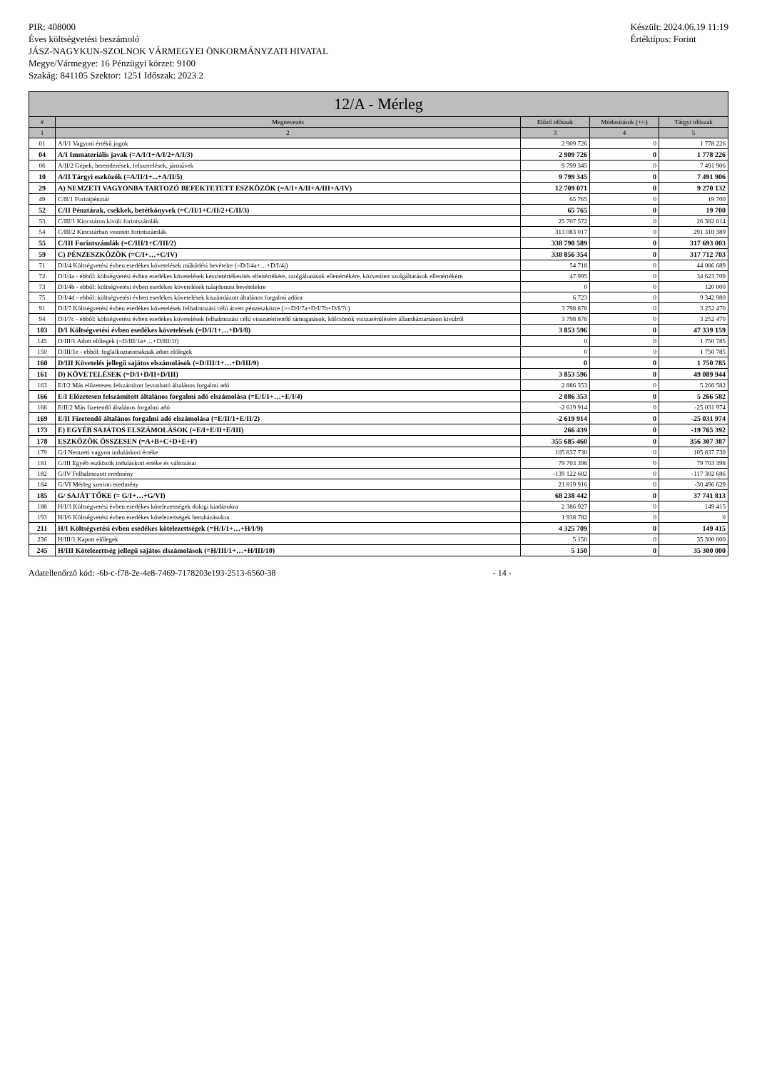PIR: 408000
Éves költségvetési beszámoló
JÁSZ-NAGYKUN-SZOLNOK VÁRMEGYEI ÖNKORMÁNYZATI HIVATAL
Megye/Vármegye: 16 Pénzügyi körzet: 9100
Szakág: 841105 Szektor: 1251 Időszak: 2023.2
Készült: 2024.06.19 11:19
Értéktípus: Forint
12/A - Mérleg
| # | Megnevezés | Előző időszak | Módosítások (+/-) | Tárgyi időszak |
| --- | --- | --- | --- | --- |
| 1 | 2 | 3 | 4 | 5 |
| 01 | A/I/1 Vagyoni értékű jogok | 2 909 726 | 0 | 1 778 226 |
| 04 | A/I Immateriális javak (=A/I/1+A/I/2+A/I/3) | 2 909 726 | 0 | 1 778 226 |
| 06 | A/II/2 Gépek, berendezések, felszerelések, járművek | 9 799 345 | 0 | 7 491 906 |
| 10 | A/II Tárgyi eszközök (=A/II/1+...+A/II/5) | 9 799 345 | 0 | 7 491 906 |
| 29 | A) NEMZETI VAGYONBA TARTOZÓ BEFEKTETETT ESZKÖZÖK (=A/I+A/II+A/III+A/IV) | 12 709 071 | 0 | 9 270 132 |
| 49 | C/II/1 Forintpénztár | 65 765 | 0 | 19 700 |
| 52 | C/II Pénztárak, csekkek, betétkönyvek (=C/II/1+C/II/2+C/II/3) | 65 765 | 0 | 19 700 |
| 53 | C/III/1 Kincstáron kívüli forintszámlák | 25 707 572 | 0 | 26 382 614 |
| 54 | C/III/2 Kincstárban vezetett forintszámlák | 313 083 017 | 0 | 291 310 389 |
| 55 | C/III Forintszámlák (=C/III/1+C/III/2) | 338 790 589 | 0 | 317 693 003 |
| 59 | C) PÉNZESZKÖZÖK (=C/I+…+C/IV) | 338 856 354 | 0 | 317 712 703 |
| 71 | D/I/4 Költségvetési évben esedékes követelések működési bevételre (=D/I/4a+…+D/I/4i) | 54 718 | 0 | 44 086 689 |
| 72 | D/I/4a - ebből: költségvetési évben esedékes követelések készletértékesítés ellenértékére, szolgáltatások ellenértékére, közvetített szolgáltatások ellenértékére | 47 995 | 0 | 34 623 709 |
| 73 | D/I/4b - ebből: költségvetési évben esedékes követelések tulajdonosi bevételekre | 0 | 0 | 120 000 |
| 75 | D/I/4d - ebből: költségvetési évben esedékes követelések kiszámlázott általános forgalmi adóra | 6 723 | 0 | 9 342 980 |
| 91 | D/I/7 Költségvetési évben esedékes követelések felhalmozási célú átvett pénzeszközre (>=D/I/7a+D/I/7b+D/I/7c) | 3 798 878 | 0 | 3 252 470 |
| 94 | D/I/7c - ebből: költségvetési évben esedékes követelések felhalmozási célú visszatérítendő támogatások, kölcsönök visszatérülésére államháztartáson kívülről | 3 798 878 | 0 | 3 252 470 |
| 103 | D/I Költségvetési évben esedékes követelések (=D/I/1+…+D/I/8) | 3 853 596 | 0 | 47 339 159 |
| 145 | D/III/1 Adott előlegek (=D/III/1a+…+D/III/1f) | 0 | 0 | 1 750 785 |
| 150 | D/III/1e - ebből: foglalkoztatottaknak adott előlegek | 0 | 0 | 1 750 785 |
| 160 | D/III Követelés jellegű sajátos elszámolások (=D/III/1+…+D/III/9) | 0 | 0 | 1 750 785 |
| 161 | D) KÖVETELÉSEK (=D/I+D/II+D/III) | 3 853 596 | 0 | 49 089 944 |
| 163 | E/I/2 Más előzetesen felszámított levonható általános forgalmi adó | 2 886 353 | 0 | 5 266 582 |
| 166 | E/I Előzetesen felszámított általános forgalmi adó elszámolása (=E/I/1+…+E/I/4) | 2 886 353 | 0 | 5 266 582 |
| 168 | E/II/2 Más fizetendő általános forgalmi adó | -2 619 914 | 0 | -25 031 974 |
| 169 | E/II Fizetendő általános forgalmi adó elszámolása (=E/II/1+E/II/2) | -2 619 914 | 0 | -25 031 974 |
| 173 | E) EGYÉB SAJÁTOS ELSZÁMOLÁSOK (=E/I+E/II+E/III) | 266 439 | 0 | -19 765 392 |
| 178 | ESZKÖZÖK ÖSSZESEN (=A+B+C+D+E+F) | 355 685 460 | 0 | 356 307 387 |
| 179 | G/I Nemzeti vagyon induláskori értéke | 105 837 730 | 0 | 105 837 730 |
| 181 | G/III Egyéb eszközök induláskori értéke és változásai | 79 703 398 | 0 | 79 703 398 |
| 182 | G/IV Felhalmozott eredmény | -139 122 602 | 0 | -117 302 686 |
| 184 | G/VI Mérleg szerinti eredmény | 21 819 916 | 0 | -30 496 629 |
| 185 | G/ SAJÁT TŐKE (= G/I+…+G/VI) | 68 238 442 | 0 | 37 741 813 |
| 188 | H/I/3 Költségvetési évben esedékes kötelezettségek dologi kiadásokra | 2 386 927 | 0 | 149 415 |
| 193 | H/I/6 Költségvetési évben esedékes kötelezettségek beruházásokra | 1 938 782 | 0 | 0 |
| 211 | H/I Költségvetési évben esedékes kötelezettségek (=H/I/1+…+H/I/9) | 4 325 709 | 0 | 149 415 |
| 236 | H/III/1 Kapott előlegek | 5 150 | 0 | 35 300 000 |
| 245 | H/III Kötelezettség jellegű sajátos elszámolások (=H/III/1+…+H/III/10) | 5 150 | 0 | 35 300 000 |
Adatellenőrző kód: -6b-c-f78-2e-4e8-7469-7178203e193-2513-6560-38 - 14 -